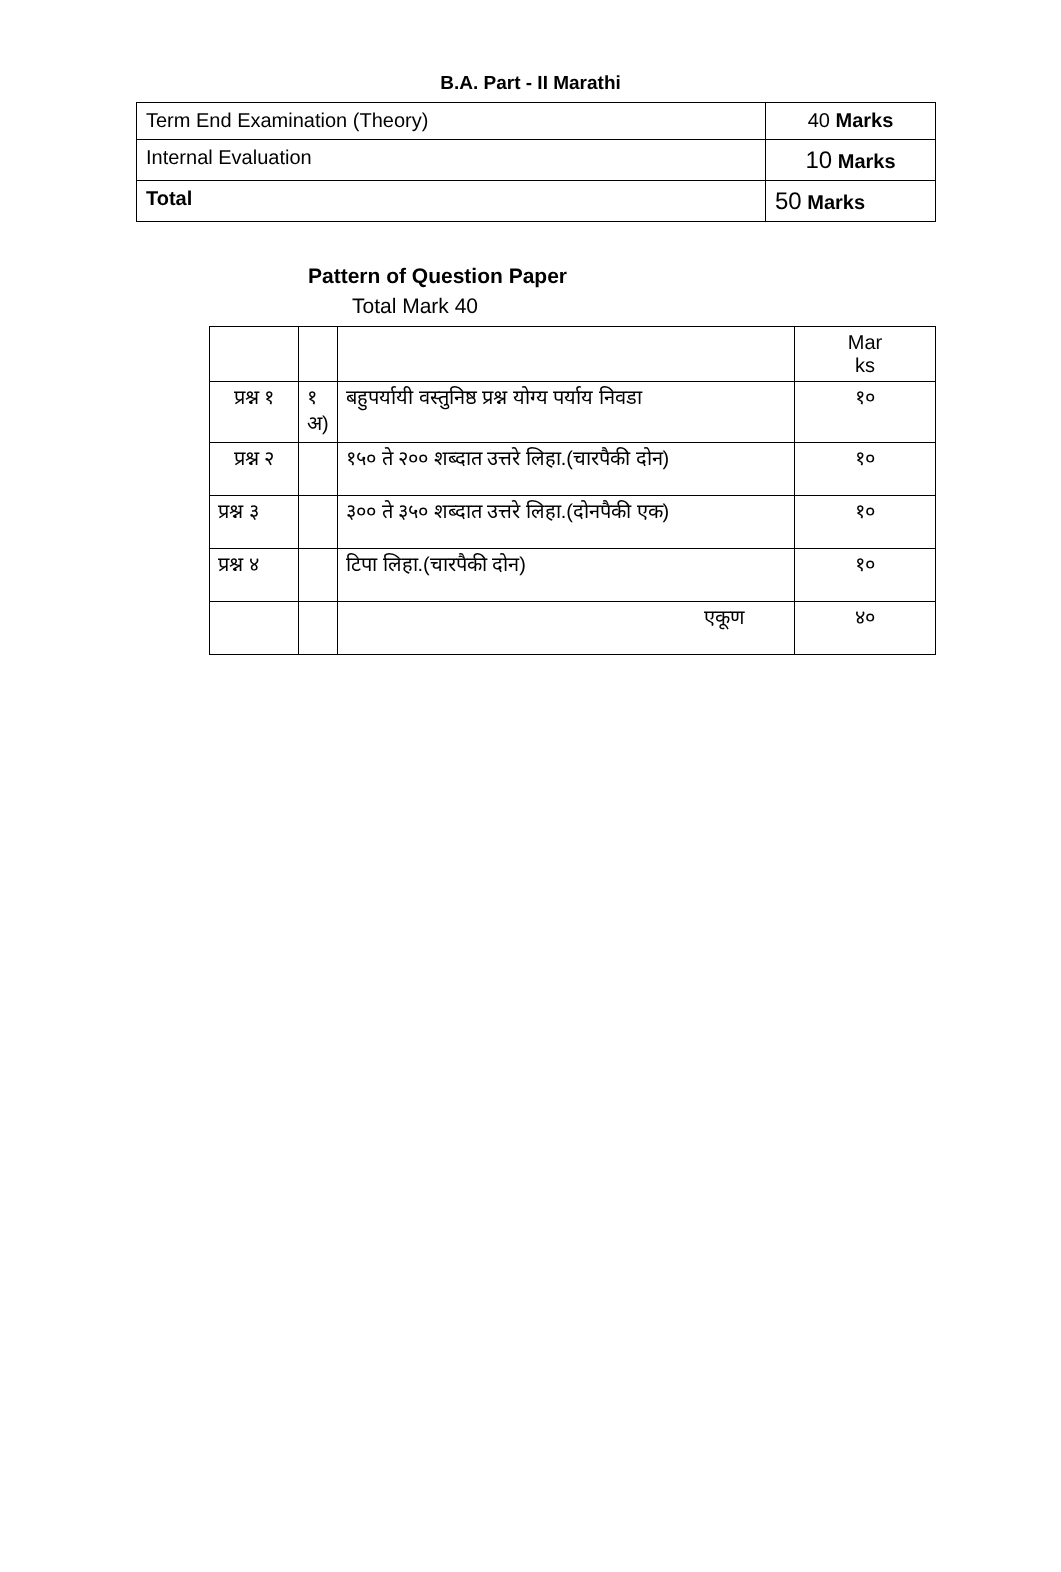B.A. Part - II Marathi
| Term End Examination (Theory) | 40 Marks |
| Internal Evaluation | 10 Marks |
| Total | 50 Marks |
Pattern of Question Paper
Total Mark 40
| | | | Mar ks |
| प्रश्न १ | १ अ) | बहुपर्यायी वस्तुनिष्ठ प्रश्न योग्य पर्याय निवडा | १० |
| प्रश्न २ | | १५० ते २०० शब्दात उत्तरे लिहा.(चारपैकी दोन) | १० |
| प्रश्न ३ | | ३०० ते ३५० शब्दात उत्तरे लिहा.(दोनपैकी एक) | १० |
| प्रश्न ४ | | टिपा लिहा.(चारपैकी दोन) | १० |
| | | एकूण | ४० |